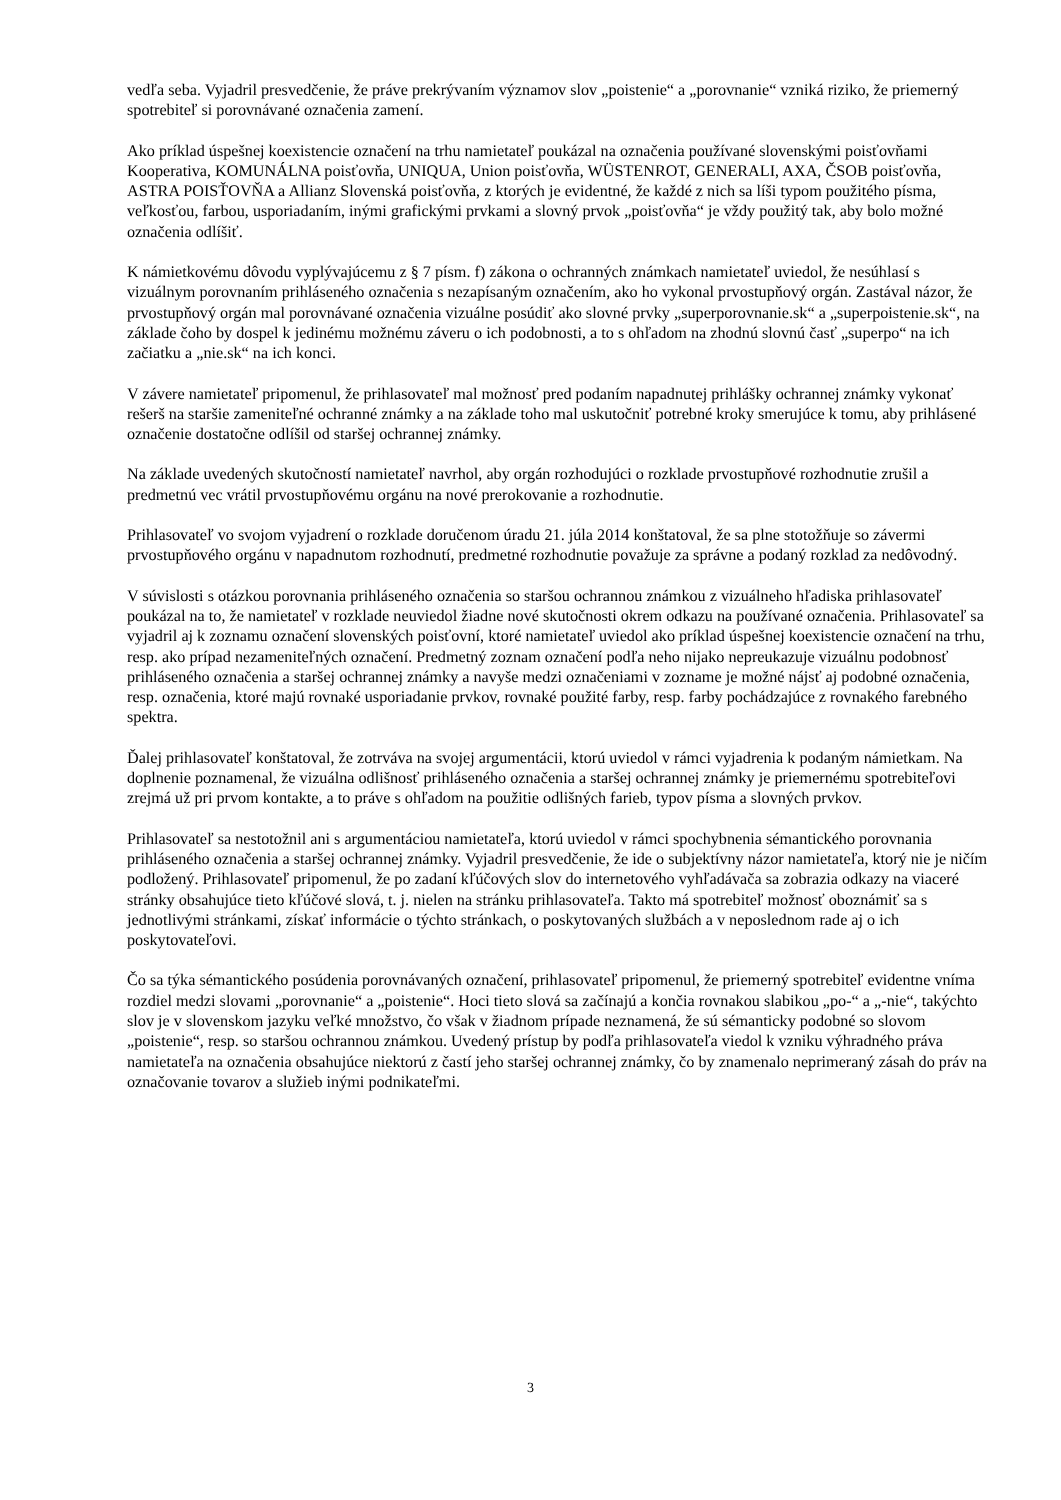vedľa seba. Vyjadril presvedčenie, že práve prekrývaním významov slov „poistenie“ a „porovnanie“ vzniká riziko, že priemerný spotrebiteľ si porovnávané označenia zamení.
Ako príklad úspešnej koexistencie označení na trhu namietateľ poukázal na označenia používané slovenskými poisťovňami Kooperativa, KOMUNÁLNA poisťovňa, UNIQUA, Union poisťovňa, WÜSTENROT, GENERALI, AXA, ČSOB poisťovňa, ASTRA POISŤOVŇA a Allianz Slovenská poisťovňa, z ktorých je evidentné, že každé z nich sa líši typom použitého písma, veľkosťou, farbou, usporiadaním, inými grafickými prvkami a slovný prvok „poisťovňa“ je vždy použitý tak, aby bolo možné označenia odlíšiť.
K námietkovému dôvodu vyplývajúcemu z § 7 písm. f) zákona o ochranných známkach namietateľ uviedol, že nesúhlasí s vizuálnym porovnaním prihláseného označenia s nezapísaným označením, ako ho vykonal prvostupňový orgán. Zastával názor, že prvostupňový orgán mal porovnávané označenia vizuálne posúdiť ako slovné prvky „superporovnanie.sk“ a „superpoistenie.sk“, na základe čoho by dospel k jedinému možnému záveru o ich podobnosti, a to s ohľadom na zhodnú slovnú časť „superpo“ na ich začiatku a „nie.sk“ na ich konci.
V závere namietateľ pripomenul, že prihlasovateľ mal možnosť pred podaním napadnutej prihlášky ochrannej známky vykonať rešerš na staršie zameniteľné ochranné známky a na základe toho mal uskutočniť potrebné kroky smerujúce k tomu, aby prihlásené označenie dostatočne odlíšil od staršej ochrannej známky.
Na základe uvedených skutočností namietateľ navrhol, aby orgán rozhodujúci o rozklade prvostupňové rozhodnutie zrušil a predmetnú vec vrátil prvostupňovému orgánu na nové prerokovanie a rozhodnutie.
Prihlasovateľ vo svojom vyjadrení o rozklade doručenom úradu 21. júla 2014 konštatoval, že sa plne stotožňuje so závermi prvostupňového orgánu v napadnutom rozhodnutí, predmetné rozhodnutie považuje za správne a podaný rozklad za nedôvodný.
V súvislosti s otázkou porovnania prihláseného označenia so staršou ochrannou známkou z vizuálneho hľadiska prihlasovateľ poukázal na to, že namietateľ v rozklade neuviedol žiadne nové skutočnosti okrem odkazu na používané označenia. Prihlasovateľ sa vyjadril aj k zoznamu označení slovenských poisťovní, ktoré namietateľ uviedol ako príklad úspešnej koexistencie označení na trhu, resp. ako prípad nezameniteľných označení. Predmetný zoznam označení podľa neho nijako nepreukazuje vizuálnu podobnosť prihláseného označenia a staršej ochrannej známky a navyše medzi označeniami v zozname je možné nájsť aj podobné označenia, resp. označenia, ktoré majú rovnaké usporiadanie prvkov, rovnaké použité farby, resp. farby pochádzajúce z rovnakého farebného spektra.
Ďalej prihlasovateľ konštatoval, že zotrváva na svojej argumentácii, ktorú uviedol v rámci vyjadrenia k podaným námietkam. Na doplnenie poznamenal, že vizuálna odlišnosť prihláseného označenia a staršej ochrannej známky je priemernému spotrebiteľovi zrejmá už pri prvom kontakte, a to práve s ohľadom na použitie odlišných farieb, typov písma a slovných prvkov.
Prihlasovateľ sa nestotožnil ani s argumentáciou namietateľa, ktorú uviedol v rámci spochybnenia sémantického porovnania prihláseného označenia a staršej ochrannej známky. Vyjadril presvedčenie, že ide o subjektívny názor namietateľa, ktorý nie je ničím podložený. Prihlasovateľ pripomenul, že po zadaní kľúčových slov do internetového vyhľadávača sa zobrazia odkazy na viaceré stránky obsahujúce tieto kľúčové slová, t. j. nielen na stránku prihlasovateľa. Takto má spotrebiteľ možnosť oboznámiť sa s jednotlivými stránkami, získať informácie o týchto stránkach, o poskytovaných službách a v neposlednom rade aj o ich poskytovateľovi.
Čo sa týka sémantického posúdenia porovnávaných označení, prihlasovateľ pripomenul, že priemerný spotrebiteľ evidentne vníma rozdiel medzi slovami „porovnanie“ a „poistenie“. Hoci tieto slová sa začínajú a končia rovnakou slabikou „po-“ a „-nie“, takýchto slov je v slovenskom jazyku veľké množstvo, čo však v žiadnom prípade neznamená, že sú sémanticky podobné so slovom „poistenie“, resp. so staršou ochrannou známkou. Uvedený prístup by podľa prihlasovateľa viedol k vzniku výhradného práva namietateľa na označenia obsahujúce niektorú z častí jeho staršej ochrannej známky, čo by znamenalo neprimeraný zásah do práv na označovanie tovarov a služieb inými podnikateľmi.
3